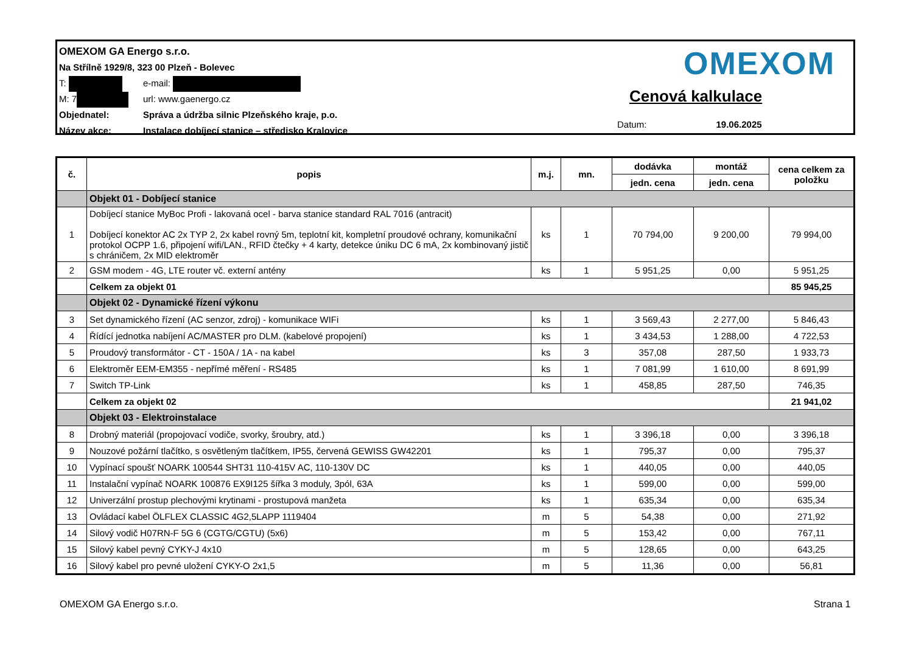OMEXOM GA Energo s.r.o.
Na Střílně 1929/8, 323 00 Plzeň - Bolevec
T: e-mail:
M: 7 url: www.gaenergo.cz
Objednatel: Správa a údržba silnic Plzeňského kraje, p.o.
Název akce: Instalace dobíjecí stanice – středisko Kralovice
OMEXOM
Cenová kalkulace
Datum: 19.06.2025
| č. | popis | m.j. | mn. | dodávka | montáž | cena celkem za položku |
| --- | --- | --- | --- | --- | --- | --- |
| | | | | jedn. cena | jedn. cena | |
| | Objekt 01 - Dobíjecí stanice | | | | | |
| 1 | Dobíjecí stanice MyBoc Profi - lakovaná ocel - barva stanice standard RAL 7016 (antracit) Dobíjecí konektor AC 2x TYP 2, 2x kabel rovný 5m, teplotní kit, kompletní proudové ochrany, komunikační protokol OCPP 1.6, připojení wifi/LAN., RFID čtečky + 4 karty, detekce úniku DC 6 mA, 2x kombinovaný jistič s chráničem, 2x MID elektroměr | ks | 1 | 70 794,00 | 9 200,00 | 79 994,00 |
| 2 | GSM modem - 4G, LTE router vč. externí antény | ks | 1 | 5 951,25 | 0,00 | 5 951,25 |
| | Celkem za objekt 01 | | | | | 85 945,25 |
| | Objekt 02 - Dynamické řízení výkonu | | | | | |
| 3 | Set dynamického řízení (AC senzor, zdroj) - komunikace WIFi | ks | 1 | 3 569,43 | 2 277,00 | 5 846,43 |
| 4 | Řídící jednotka nabíjení AC/MASTER pro DLM. (kabelové propojení) | ks | 1 | 3 434,53 | 1 288,00 | 4 722,53 |
| 5 | Proudový transformátor - CT - 150A / 1A - na kabel | ks | 3 | 357,08 | 287,50 | 1 933,73 |
| 6 | Elektroměr EEM-EM355 - nepřímé měření - RS485 | ks | 1 | 7 081,99 | 1 610,00 | 8 691,99 |
| 7 | Switch TP-Link | ks | 1 | 458,85 | 287,50 | 746,35 |
| | Celkem za objekt 02 | | | | | 21 941,02 |
| | Objekt 03 - Elektroinstalace | | | | | |
| 8 | Drobný materiál (propojovací vodiče, svorky, šroubry, atd.) | ks | 1 | 3 396,18 | 0,00 | 3 396,18 |
| 9 | Nouzové požární tlačítko, s osvětleným tlačítkem, IP55, červená GEWISS GW42201 | ks | 1 | 795,37 | 0,00 | 795,37 |
| 10 | Vypínací spoušť NOARK 100544 SHT31 110-415V AC, 110-130V DC | ks | 1 | 440,05 | 0,00 | 440,05 |
| 11 | Instalační vypínač NOARK 100876 EX9I125 šířka 3 moduly, 3pól, 63A | ks | 1 | 599,00 | 0,00 | 599,00 |
| 12 | Univerzální prostup plechovými krytinami - prostupová manžeta | ks | 1 | 635,34 | 0,00 | 635,34 |
| 13 | Ovládací kabel ÖLFLEX CLASSIC 4G2,5LAPP 1119404 | m | 5 | 54,38 | 0,00 | 271,92 |
| 14 | Silový vodič H07RN-F 5G 6 (CGTG/CGTU) (5x6) | m | 5 | 153,42 | 0,00 | 767,11 |
| 15 | Silový kabel pevný CYKY-J 4x10 | m | 5 | 128,65 | 0,00 | 643,25 |
| 16 | Silový kabel pro pevné uložení CYKY-O 2x1,5 | m | 5 | 11,36 | 0,00 | 56,81 |
OMEXOM GA Energo s.r.o. Strana 1